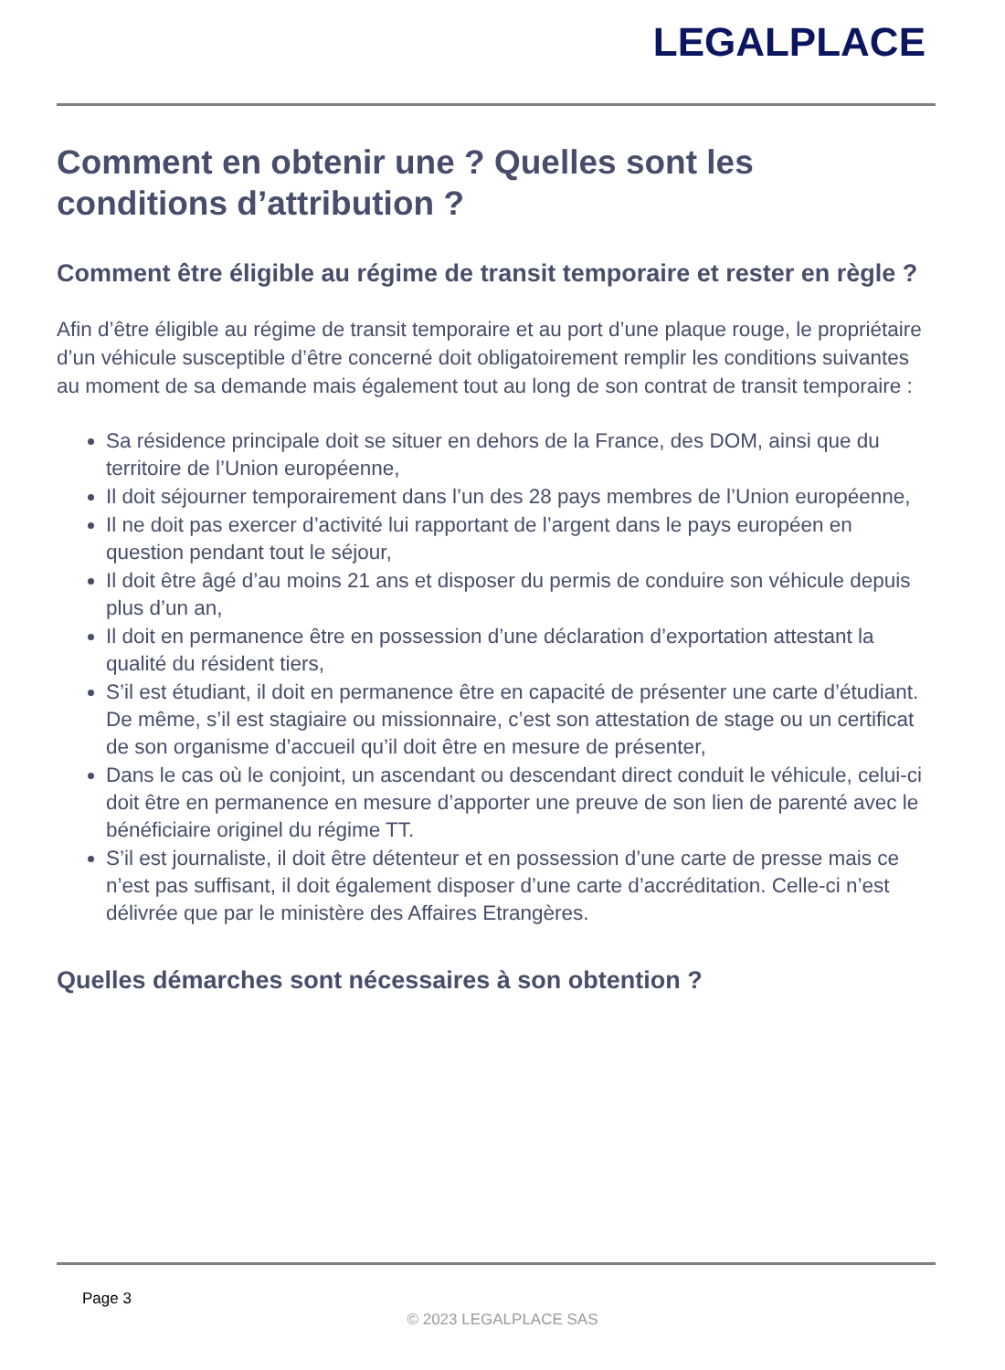LEGALPLACE
Comment en obtenir une ? Quelles sont les conditions d’attribution ?
Comment être éligible au régime de transit temporaire et rester en règle ?
Afin d’être éligible au régime de transit temporaire et au port d’une plaque rouge, le propriétaire d’un véhicule susceptible d’être concerné doit obligatoirement remplir les conditions suivantes au moment de sa demande mais également tout au long de son contrat de transit temporaire :
Sa résidence principale doit se situer en dehors de la France, des DOM, ainsi que du territoire de l’Union européenne,
Il doit séjourner temporairement dans l’un des 28 pays membres de l’Union européenne,
Il ne doit pas exercer d’activité lui rapportant de l’argent dans le pays européen en question pendant tout le séjour,
Il doit être âgé d’au moins 21 ans et disposer du permis de conduire son véhicule depuis plus d’un an,
Il doit en permanence être en possession d’une déclaration d’exportation attestant la qualité du résident tiers,
S’il est étudiant, il doit en permanence être en capacité de présenter une carte d’étudiant. De même, s’il est stagiaire ou missionnaire, c’est son attestation de stage ou un certificat de son organisme d’accueil qu’il doit être en mesure de présenter,
Dans le cas où le conjoint, un ascendant ou descendant direct conduit le véhicule, celui-ci doit être en permanence en mesure d’apporter une preuve de son lien de parenté avec le bénéficiaire originel du régime TT.
S’il est journaliste, il doit être détenteur et en possession d’une carte de presse mais ce n’est pas suffisant, il doit également disposer d’une carte d’accréditation. Celle-ci n’est délivrée que par le ministère des Affaires Etrangères.
Quelles démarches sont nécessaires à son obtention ?
Page 3
© 2023 LEGALPLACE SAS